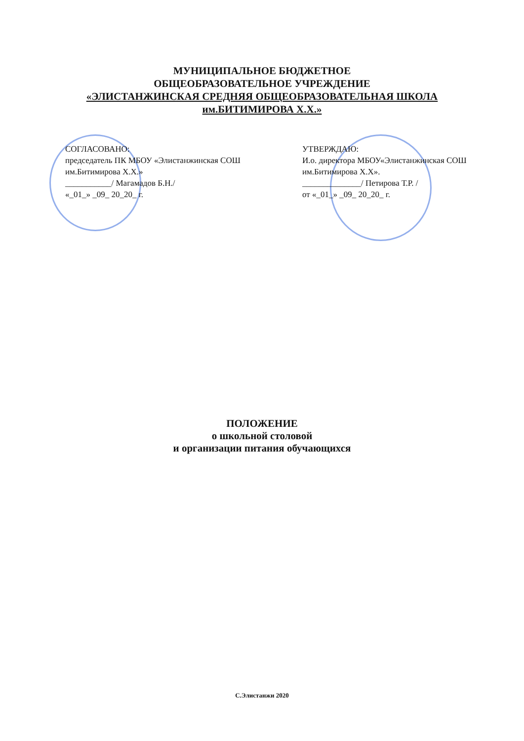МУНИЦИПАЛЬНОЕ БЮДЖЕТНОЕ
ОБЩЕОБРАЗОВАТЕЛЬНОЕ УЧРЕЖДЕНИЕ
«ЭЛИСТАНЖИНСКАЯ СРЕДНЯЯ ОБЩЕОБРАЗОВАТЕЛЬНАЯ ШКОЛА
им.БИТИМИРОВА Х.Х.»
СОГЛАСОВАНО:
председатель ПК МБОУ «Элистанжинская СОШ
им.Битимирова Х.Х.»
___________/ Магамадов Б.Н./
«_01_» _09_ 20_20_ г.
УТВЕРЖДАЮ:
И.о. директора МБОУ«Элистанжинская СОШ
им.Битимирова Х.Х».
______________/ Петирова Т.Р. /
от «_01_» _09_ 20_20_ г.
ПОЛОЖЕНИЕ
о школьной столовой
и организации питания обучающихся
С.Элистанжи 2020